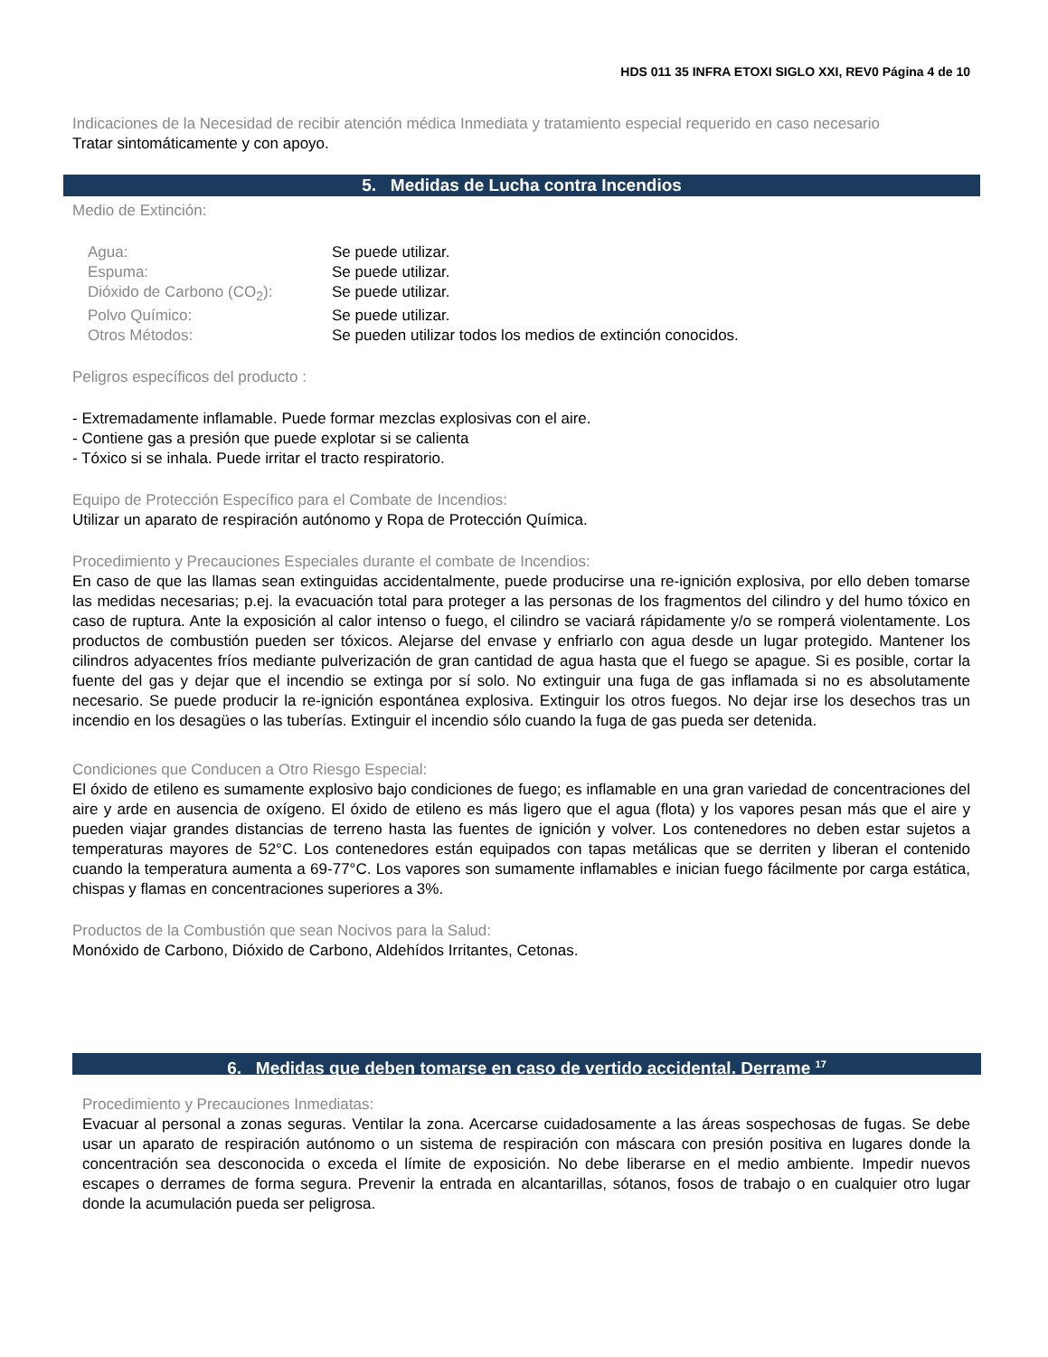HDS 011 35 INFRA ETOXI SIGLO XXI, REV0 Página 4 de 10
Indicaciones de la Necesidad de recibir atención médica Inmediata y tratamiento especial requerido en caso necesario
Tratar sintomáticamente y con apoyo.
5. Medidas de Lucha contra Incendios
Medio de Extinción:
Agua: Se puede utilizar.
Espuma: Se puede utilizar.
Dióxido de Carbono (CO<sub>2</sub>): Se puede utilizar.
Polvo Químico: Se puede utilizar.
Otros Métodos: Se pueden utilizar todos los medios de extinción conocidos.
Peligros específicos del producto :
- Extremadamente inflamable. Puede formar mezclas explosivas con el aire.
- Contiene gas a presión que puede explotar si se calienta
- Tóxico si se inhala. Puede irritar el tracto respiratorio.
Equipo de Protección Específico para el Combate de Incendios:
Utilizar un aparato de respiración autónomo y Ropa de Protección Química.
Procedimiento y Precauciones Especiales durante el combate de Incendios:
En caso de que las llamas sean extinguidas accidentalmente, puede producirse una re-ignición explosiva, por ello deben tomarse las medidas necesarias; p.ej. la evacuación total para proteger a las personas de los fragmentos del cilindro y del humo tóxico en caso de ruptura. Ante la exposición al calor intenso o fuego, el cilindro se vaciará rápidamente y/o se romperá violentamente. Los productos de combustión pueden ser tóxicos. Alejarse del envase y enfriarlo con agua desde un lugar protegido. Mantener los cilindros adyacentes fríos mediante pulverización de gran cantidad de agua hasta que el fuego se apague. Si es posible, cortar la fuente del gas y dejar que el incendio se extinga por sí solo. No extinguir una fuga de gas inflamada si no es absolutamente necesario. Se puede producir la re-ignición espontánea explosiva. Extinguir los otros fuegos. No dejar irse los desechos tras un incendio en los desagües o las tuberías. Extinguir el incendio sólo cuando la fuga de gas pueda ser detenida.
Condiciones que Conducen a Otro Riesgo Especial:
El óxido de etileno es sumamente explosivo bajo condiciones de fuego; es inflamable en una gran variedad de concentraciones del aire y arde en ausencia de oxígeno. El óxido de etileno es más ligero que el agua (flota) y los vapores pesan más que el aire y pueden viajar grandes distancias de terreno hasta las fuentes de ignición y volver. Los contenedores no deben estar sujetos a temperaturas mayores de 52°C. Los contenedores están equipados con tapas metálicas que se derriten y liberan el contenido cuando la temperatura aumenta a 69-77°C. Los vapores son sumamente inflamables e inician fuego fácilmente por carga estática, chispas y flamas en concentraciones superiores a 3%.
Productos de la Combustión que sean Nocivos para la Salud:
Monóxido de Carbono, Dióxido de Carbono, Aldehídos Irritantes, Cetonas.
6. Medidas que deben tomarse en caso de vertido accidental. Derrame <sup>17</sup>
Procedimiento y Precauciones Inmediatas:
Evacuar al personal a zonas seguras. Ventilar la zona. Acercarse cuidadosamente a las áreas sospechosas de fugas. Se debe usar un aparato de respiración autónomo o un sistema de respiración con máscara con presión positiva en lugares donde la concentración sea desconocida o exceda el límite de exposición. No debe liberarse en el medio ambiente. Impedir nuevos escapes o derrames de forma segura. Prevenir la entrada en alcantarillas, sótanos, fosos de trabajo o en cualquier otro lugar donde la acumulación pueda ser peligrosa.